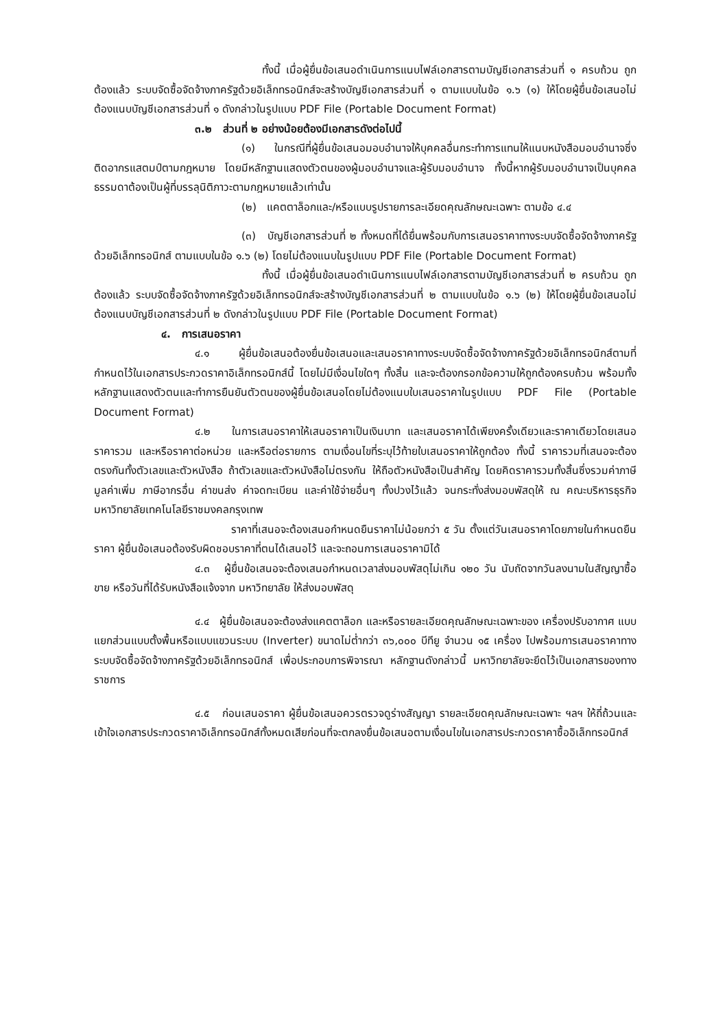ทั้งนี้ เมื่อผู้ยื่นข้อเสนอดำเนินการแนบไฟล์เอกสารตามบัญชีเอกสารส่วนที่ ๑ ครบถ้วน ถูกต้องแล้ว ระบบจัดซื้อจัดจ้างภาครัฐด้วยอิเล็กทรอนิกส์จะสร้างบัญชีเอกสารส่วนที่ ๑ ตามแบบในข้อ ๑.๖ (๑) ให้โดยผู้ยื่นข้อเสนอไม่ต้องแนบบัญชีเอกสารส่วนที่ ๑ ดังกล่าวในรูปแบบ PDF File (Portable Document Format)
๓.๒ ส่วนที่ ๒ อย่างน้อยต้องมีเอกสารดังต่อไปนี้
(๑) ในกรณีที่ผู้ยื่นข้อเสนอมอบอำนาจให้บุคคลอื่นกระทำการแทนให้แนบหนังสือมอบอำนาจซึ่งติดอากรแสตมป์ตามกฎหมาย โดยมีหลักฐานแสดงตัวตนของผู้มอบอำนาจและผู้รับมอบอำนาจ ทั้งนี้หากผู้รับมอบอำนาจเป็นบุคคลธรรมดาต้องเป็นผู้ที่บรรลุนิติภาวะตามกฎหมายแล้วเท่านั้น
(๒) แคตตาล็อกและ/หรือแบบรูปรายการละเอียดคุณลักษณะเฉพาะ ตามข้อ ๔.๔
(๓) บัญชีเอกสารส่วนที่ ๒ ทั้งหมดที่ได้ยื่นพร้อมกับการเสนอราคาทางระบบจัดซื้อจัดจ้างภาครัฐด้วยอิเล็กทรอนิกส์ ตามแบบในข้อ ๑.๖ (๒) โดยไม่ต้องแนบในรูปแบบ PDF File (Portable Document Format)
ทั้งนี้ เมื่อผู้ยื่นข้อเสนอดำเนินการแนบไฟล์เอกสารตามบัญชีเอกสารส่วนที่ ๒ ครบถ้วน ถูกต้องแล้ว ระบบจัดซื้อจัดจ้างภาครัฐด้วยอิเล็กทรอนิกส์จะสร้างบัญชีเอกสารส่วนที่ ๒ ตามแบบในข้อ ๑.๖ (๒) ให้โดยผู้ยื่นข้อเสนอไม่ต้องแนบบัญชีเอกสารส่วนที่ ๒ ดังกล่าวในรูปแบบ PDF File (Portable Document Format)
๔. การเสนอราคา
๔.๑ ผู้ยื่นข้อเสนอต้องยื่นข้อเสนอและเสนอราคาทางระบบจัดซื้อจัดจ้างภาครัฐด้วยอิเล็กทรอนิกส์ตามที่กำหนดไว้ในเอกสารประกวดราคาอิเล็กทรอนิกส์นี้ โดยไม่มีเงื่อนไขใดๆ ทั้งสิ้น และจะต้องกรอกข้อความให้ถูกต้องครบถ้วน พร้อมทั้งหลักฐานแสดงตัวตนและทำการยืนยันตัวตนของผู้ยื่นข้อเสนอโดยไม่ต้องแนบใบเสนอราคาในรูปแบบ PDF File (Portable Document Format)
๔.๒ ในการเสนอราคาให้เสนอราคาเป็นเงินบาท และเสนอราคาได้เพียงครั้งเดียวและราคาเดียวโดยเสนอราคารวม และหรือราคาต่อหน่วย และหรือต่อรายการ ตามเงื่อนไขที่ระบุไว้ท้ายใบเสนอราคาให้ถูกต้อง ทั้งนี้ ราคารวมที่เสนอจะต้องตรงกันทั้งตัวเลขและตัวหนังสือ ถ้าตัวเลขและตัวหนังสือไม่ตรงกัน ให้ถือตัวหนังสือเป็นสำคัญ โดยคิดราคารวมทั้งสิ้นซึ่งรวมค่าภาษีมูลค่าเพิ่ม ภาษีอากรอื่น ค่าขนส่ง ค่าจดทะเบียน และค่าใช้จ่ายอื่นๆ ทั้งปวงไว้แล้ว จนกระทั่งส่งมอบพัสดุให้ ณ คณะบริหารธุรกิจ มหาวิทยาลัยเทคโนโลยีราชมงคลกรุงเทพ
ราคาที่เสนอจะต้องเสนอกำหนดยืนราคาไม่น้อยกว่า ๕ วัน ตั้งแต่วันเสนอราคาโดยภายในกำหนดยืนราคา ผู้ยื่นข้อเสนอต้องรับผิดชอบราคาที่ตนได้เสนอไว้ และจะถอนการเสนอราคามิได้
๔.๓ ผู้ยื่นข้อเสนอจะต้องเสนอกำหนดเวลาส่งมอบพัสดุไม่เกิน ๑๒๐ วัน นับถัดจากวันลงนามในสัญญาซื้อขาย หรือวันที่ได้รับหนังสือแจ้งจาก มหาวิทยาลัย ให้ส่งมอบพัสดุ
๔.๔ ผู้ยื่นข้อเสนอจะต้องส่งแคตตาล็อก และหรือรายละเอียดคุณลักษณะเฉพาะของ เครื่องปรับอากาศ แบบแยกส่วนแบบตั้งพื้นหรือแบบแขวนระบบ (Inverter) ขนาดไม่ต่ำกว่า ๓๖,๐๐๐ บีทียู จำนวน ๑๕ เครื่อง ไปพร้อมการเสนอราคาทางระบบจัดซื้อจัดจ้างภาครัฐด้วยอิเล็กทรอนิกส์ เพื่อประกอบการพิจารณา หลักฐานดังกล่าวนี้ มหาวิทยาลัยจะยึดไว้เป็นเอกสารของทางราชการ
๔.๕ ก่อนเสนอราคา ผู้ยื่นข้อเสนอควรตรวจดูร่างสัญญา รายละเอียดคุณลักษณะเฉพาะ ฯลฯ ให้ถี่ถ้วนและเข้าใจเอกสารประกวดราคาอิเล็กทรอนิกส์ทั้งหมดเสียก่อนที่จะตกลงยื่นข้อเสนอตามเงื่อนไขในเอกสารประกวดราคาซื้ออิเล็กทรอนิกส์